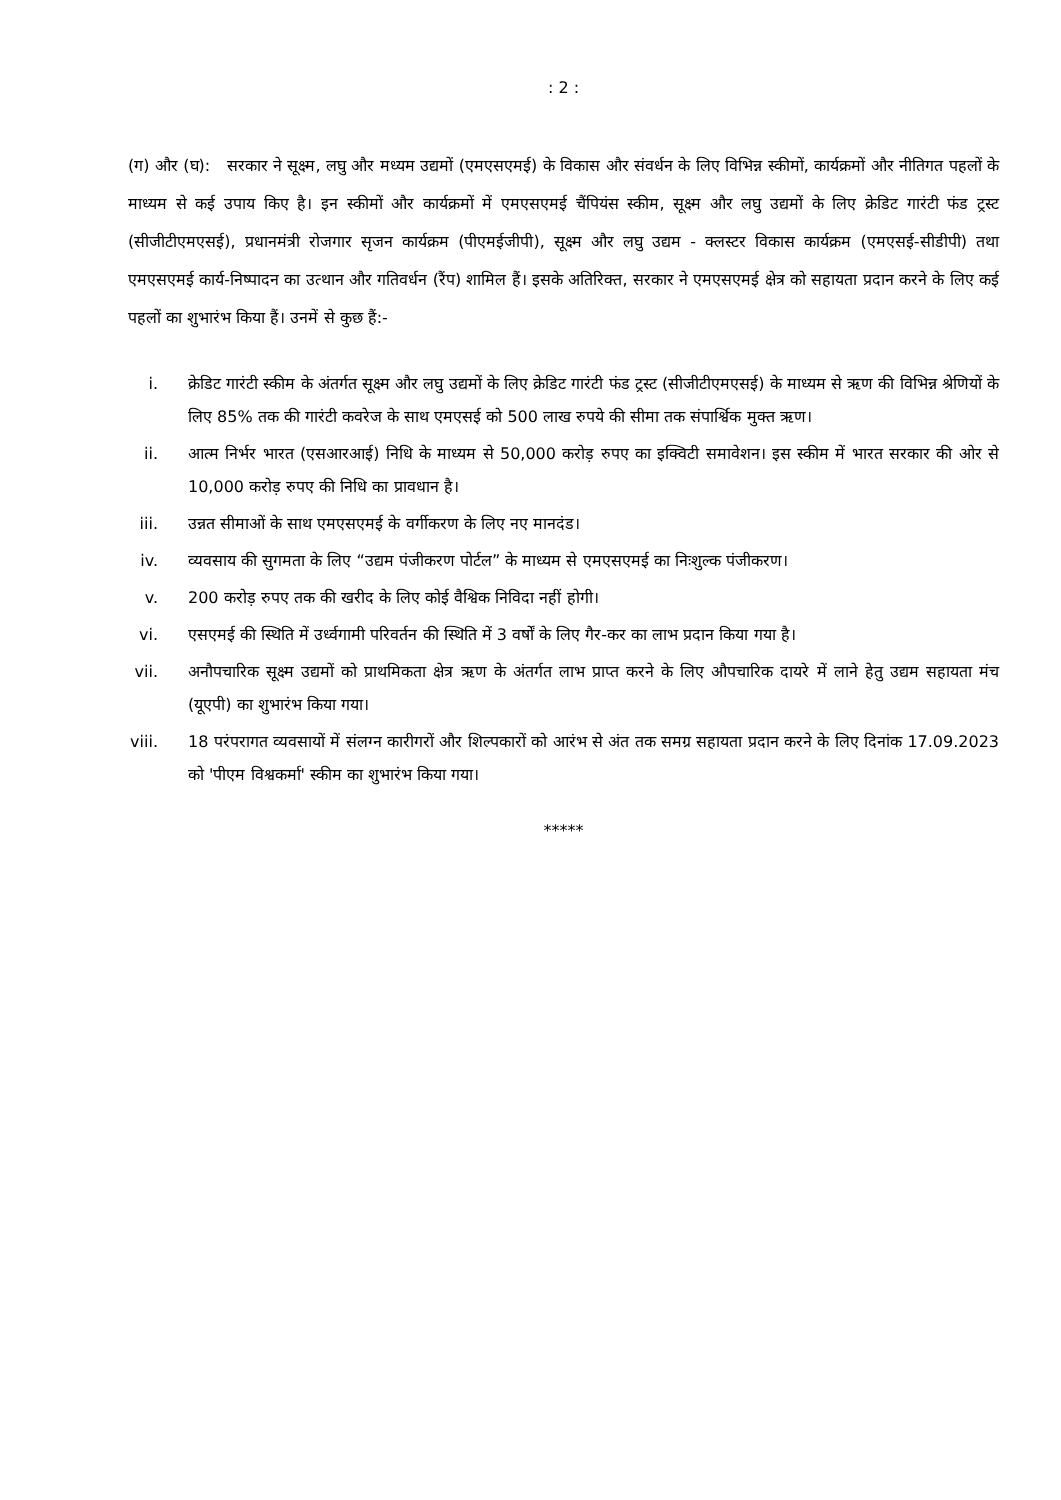: 2 :
(ग) और (घ): सरकार ने सूक्ष्म, लघु और मध्यम उद्यमों (एमएसएमई) के विकास और संवर्धन के लिए विभिन्न स्कीमों, कार्यक्रमों और नीतिगत पहलों के माध्यम से कई उपाय किए है। इन स्कीमों और कार्यक्रमों में एमएसएमई चैंपियंस स्कीम, सूक्ष्म और लघु उद्यमों के लिए क्रेडिट गारंटी फंड ट्रस्ट (सीजीटीएमएसई), प्रधानमंत्री रोजगार सृजन कार्यक्रम (पीएमईजीपी), सूक्ष्म और लघु उद्यम - क्लस्टर विकास कार्यक्रम (एमएसई-सीडीपी) तथा एमएसएमई कार्य-निष्पादन का उत्थान और गतिवर्धन (रैंप) शामिल हैं। इसके अतिरिक्त, सरकार ने एमएसएमई क्षेत्र को सहायता प्रदान करने के लिए कई पहलों का शुभारंभ किया हैं। उनमें से कुछ हैं:-
i. क्रेडिट गारंटी स्कीम के अंतर्गत सूक्ष्म और लघु उद्यमों के लिए क्रेडिट गारंटी फंड ट्रस्ट (सीजीटीएमएसई) के माध्यम से ऋण की विभिन्न श्रेणियों के लिए 85% तक की गारंटी कवरेज के साथ एमएसई को 500 लाख रुपये की सीमा तक संपार्श्विक मुक्त ऋण।
ii. आत्म निर्भर भारत (एसआरआई) निधि के माध्यम से 50,000 करोड़ रुपए का इक्विटी समावेशन। इस स्कीम में भारत सरकार की ओर से 10,000 करोड़ रुपए की निधि का प्रावधान है।
iii. उन्नत सीमाओं के साथ एमएसएमई के वर्गीकरण के लिए नए मानदंड।
iv. व्यवसाय की सुगमता के लिए “उद्यम पंजीकरण पोर्टल” के माध्यम से एमएसएमई का निःशुल्क पंजीकरण।
v. 200 करोड़ रुपए तक की खरीद के लिए कोई वैश्विक निविदा नहीं होगी।
vi. एसएमई की स्थिति में उर्ध्वगामी परिवर्तन की स्थिति में 3 वर्षों के लिए गैर-कर का लाभ प्रदान किया गया है।
vii. अनौपचारिक सूक्ष्म उद्यमों को प्राथमिकता क्षेत्र ऋण के अंतर्गत लाभ प्राप्त करने के लिए औपचारिक दायरे में लाने हेतु उद्यम सहायता मंच (यूएपी) का शुभारंभ किया गया।
viii. 18 परंपरागत व्यवसायों में संलग्न कारीगरों और शिल्पकारों को आरंभ से अंत तक समग्र सहायता प्रदान करने के लिए दिनांक 17.09.2023 को 'पीएम विश्वकर्मा' स्कीम का शुभारंभ किया गया।
*****